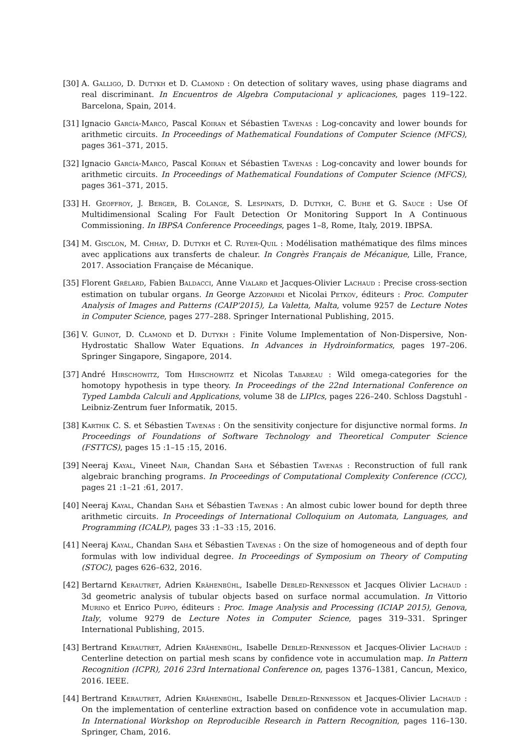[30] A. Galligo, D. Dutykh et D. Clamond : On detection of solitary waves, using phase diagrams and real discriminant. In Encuentros de Algebra Computacional y aplicaciones, pages 119–122. Barcelona, Spain, 2014.
[31] Ignacio García-Marco, Pascal Koiran et Sébastien Tavenas : Log-concavity and lower bounds for arithmetic circuits. In Proceedings of Mathematical Foundations of Computer Science (MFCS), pages 361–371, 2015.
[32] Ignacio García-Marco, Pascal Koiran et Sébastien Tavenas : Log-concavity and lower bounds for arithmetic circuits. In Proceedings of Mathematical Foundations of Computer Science (MFCS), pages 361–371, 2015.
[33] H. Geoffroy, J. Berger, B. Colange, S. Lespinats, D. Dutykh, C. Buhe et G. Sauce : Use Of Multidimensional Scaling For Fault Detection Or Monitoring Support In A Continuous Commissioning. In IBPSA Conference Proceedings, pages 1–8, Rome, Italy, 2019. IBPSA.
[34] M. Gisclon, M. Chhay, D. Dutykh et C. Ruyer-Quil : Modélisation mathématique des films minces avec applications aux transferts de chaleur. In Congrès Français de Mécanique, Lille, France, 2017. Association Française de Mécanique.
[35] Florent Grélard, Fabien Baldacci, Anne Vialard et Jacques-Olivier Lachaud : Precise cross-section estimation on tubular organs. In George Azzopardi et Nicolai Petkov, éditeurs : Proc. Computer Analysis of Images and Patterns (CAIP'2015), La Valetta, Malta, volume 9257 de Lecture Notes in Computer Science, pages 277–288. Springer International Publishing, 2015.
[36] V. Guinot, D. Clamond et D. Dutykh : Finite Volume Implementation of Non-Dispersive, Non-Hydrostatic Shallow Water Equations. In Advances in Hydroinformatics, pages 197–206. Springer Singapore, Singapore, 2014.
[37] André Hirschowitz, Tom Hirschowitz et Nicolas Tabareau : Wild omega-categories for the homotopy hypothesis in type theory. In Proceedings of the 22nd International Conference on Typed Lambda Calculi and Applications, volume 38 de LIPIcs, pages 226–240. Schloss Dagstuhl - Leibniz-Zentrum fuer Informatik, 2015.
[38] Karthik C. S. et Sébastien Tavenas : On the sensitivity conjecture for disjunctive normal forms. In Proceedings of Foundations of Software Technology and Theoretical Computer Science (FSTTCS), pages 15 :1–15 :15, 2016.
[39] Neeraj Kayal, Vineet Nair, Chandan Saha et Sébastien Tavenas : Reconstruction of full rank algebraic branching programs. In Proceedings of Computational Complexity Conference (CCC), pages 21 :1–21 :61, 2017.
[40] Neeraj Kayal, Chandan Saha et Sébastien Tavenas : An almost cubic lower bound for depth three arithmetic circuits. In Proceedings of International Colloquium on Automata, Languages, and Programming (ICALP), pages 33 :1–33 :15, 2016.
[41] Neeraj Kayal, Chandan Saha et Sébastien Tavenas : On the size of homogeneous and of depth four formulas with low individual degree. In Proceedings of Symposium on Theory of Computing (STOC), pages 626–632, 2016.
[42] Bertarnd Kerautret, Adrien Krähenbühl, Isabelle Debled-Rennesson et Jacques Olivier Lachaud : 3d geometric analysis of tubular objects based on surface normal accumulation. In Vittorio Murino et Enrico Puppo, éditeurs : Proc. Image Analysis and Processing (ICIAP 2015), Genova, Italy, volume 9279 de Lecture Notes in Computer Science, pages 319–331. Springer International Publishing, 2015.
[43] Bertrand Kerautret, Adrien Krähenbühl, Isabelle Debled-Rennesson et Jacques-Olivier Lachaud : Centerline detection on partial mesh scans by confidence vote in accumulation map. In Pattern Recognition (ICPR), 2016 23rd International Conference on, pages 1376–1381, Cancun, Mexico, 2016. IEEE.
[44] Bertrand Kerautret, Adrien Krähenbühl, Isabelle Debled-Rennesson et Jacques-Olivier Lachaud : On the implementation of centerline extraction based on confidence vote in accumulation map. In International Workshop on Reproducible Research in Pattern Recognition, pages 116–130. Springer, Cham, 2016.